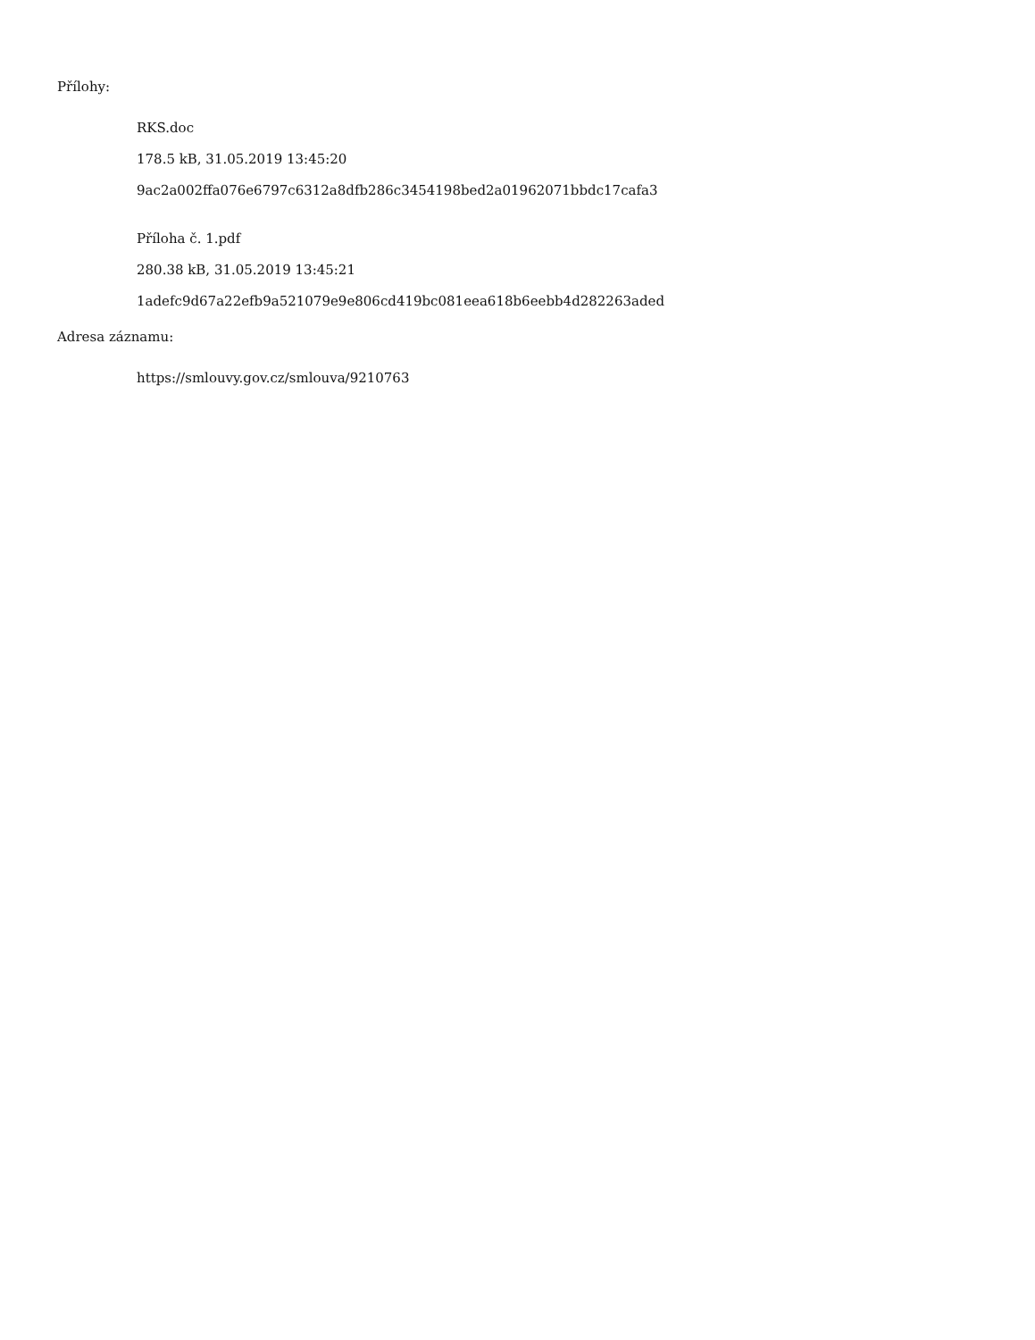Přílohy:
RKS.doc
178.5 kB, 31.05.2019 13:45:20
9ac2a002ffa076e6797c6312a8dfb286c3454198bed2a01962071bbdc17cafa3
Příloha č. 1.pdf
280.38 kB, 31.05.2019 13:45:21
1adefc9d67a22efb9a521079e9e806cd419bc081eea618b6eebb4d282263aded
Adresa záznamu:
https://smlouvy.gov.cz/smlouva/9210763